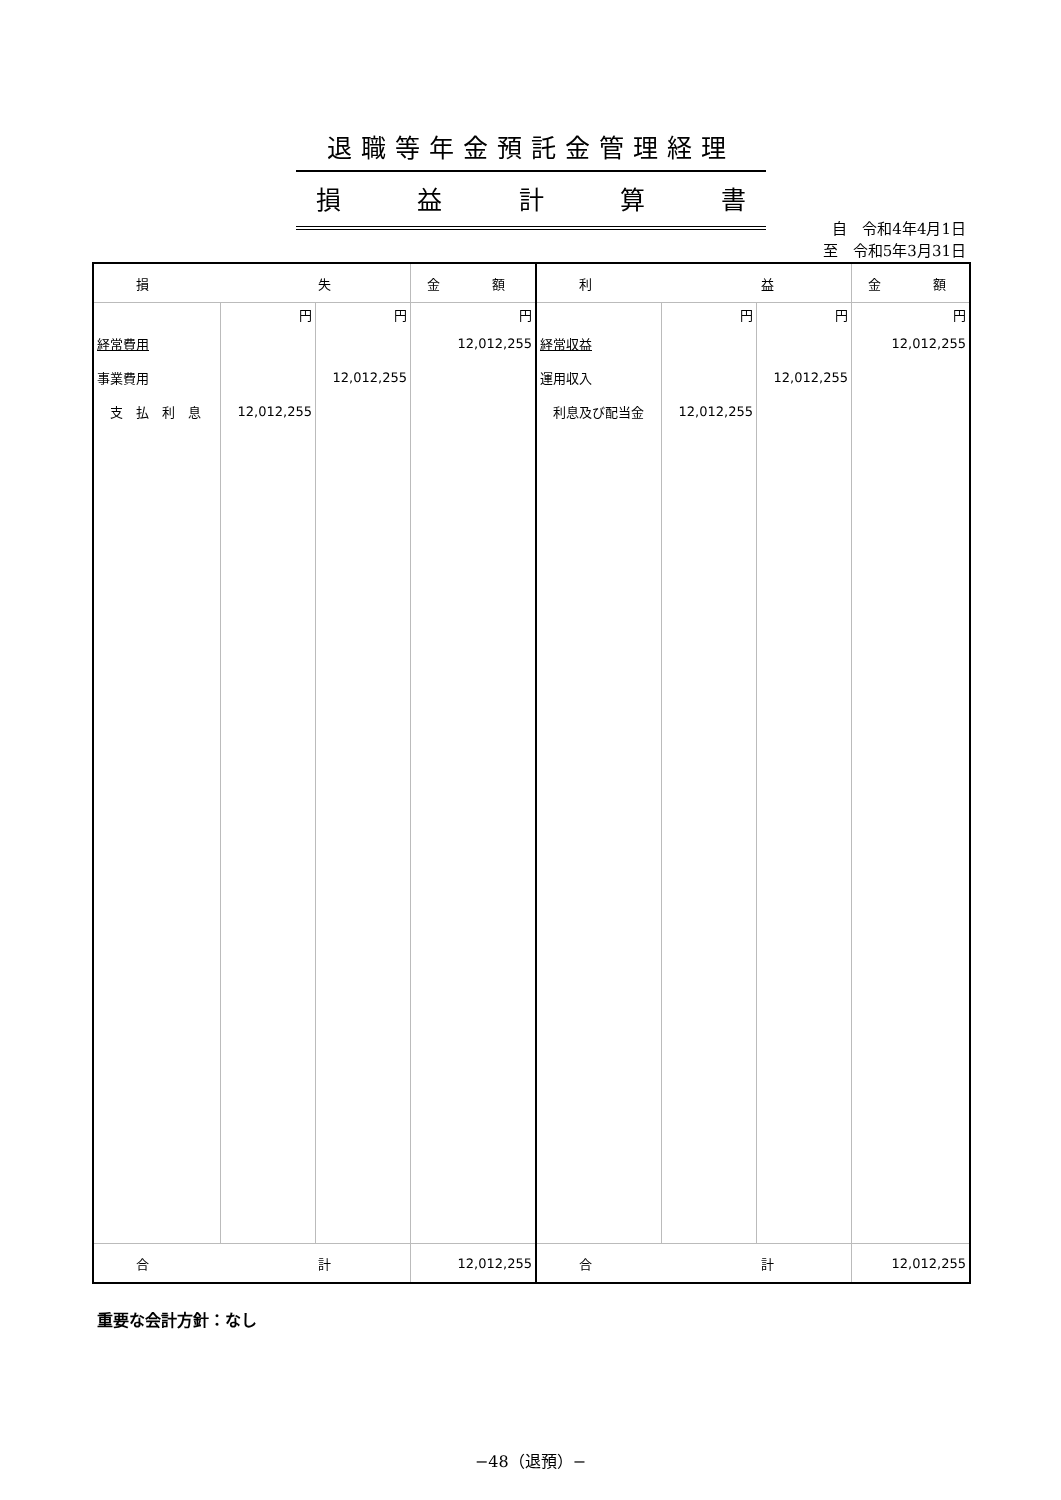退職等年金預託金管理経理
損益計算書
自　令和4年4月1日
至　令和5年3月31日
| 損 失 | | | 金 額 | 利 益 | | | 金 額 |
| | 円 | 円 | 円 | | 円 | 円 | 円 |
| 経常費用 | | | 12,012,255 | 経常収益 | | | 12,012,255 |
| 事業費用 | | 12,012,255 | | 運用収入 | | 12,012,255 | |
| 支 払 利 息 | 12,012,255 | | | 利息及び配当金 | 12,012,255 | | |
| 合 計 | | | 12,012,255 | 合 計 | | | 12,012,255 |
重要な会計方針：なし
−48（退預）−